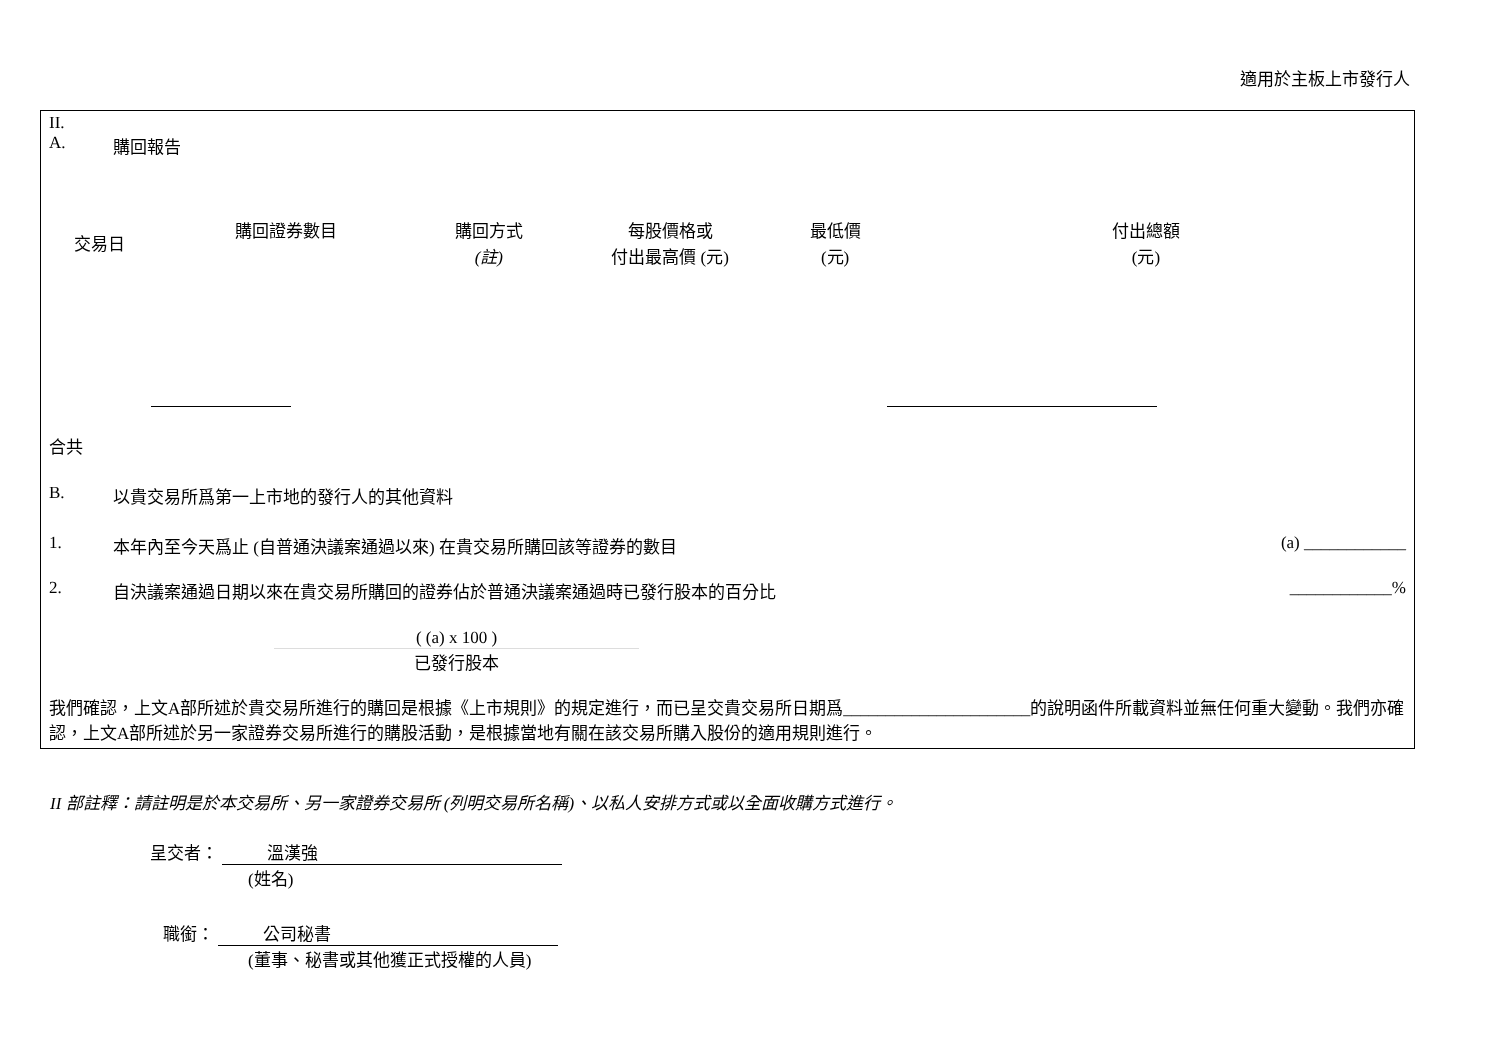適用於主板上市發行人
II.
A. 購回報告
| 交易日 | 購回證券數目 | 購回方式 (註) | 每股價格或 付出最高價 (元) | 最低價 (元) | 付出總額 (元) |
| --- | --- | --- | --- | --- | --- |
合共
B. 以貴交易所爲第一上市地的發行人的其他資料
1. 本年內至今天爲止 (自普通決議案通過以來) 在貴交易所購回該等證券的數目 (a) ____________
2. 自決議案通過日期以來在貴交易所購回的證券佔於普通決議案通過時已發行股本的百分比 ____________%
( (a) x 100 )
已發行股本
我們確認，上文A部所述於貴交易所進行的購回是根據《上市規則》的規定進行，而已呈交貴交易所日期爲______________________的說明函件所載資料並無任何重大變動。我們亦確認，上文A部所述於另一家證券交易所進行的購股活動，是根據當地有關在該交易所購入股份的適用規則進行。
II 部註釋：請註明是於本交易所、另一家證券交易所 (列明交易所名稱)、以私人安排方式或以全面收購方式進行。
呈交者： 溫漢強
(姓名)
職銜： 公司秘書
(董事、秘書或其他獲正式授權的人員)